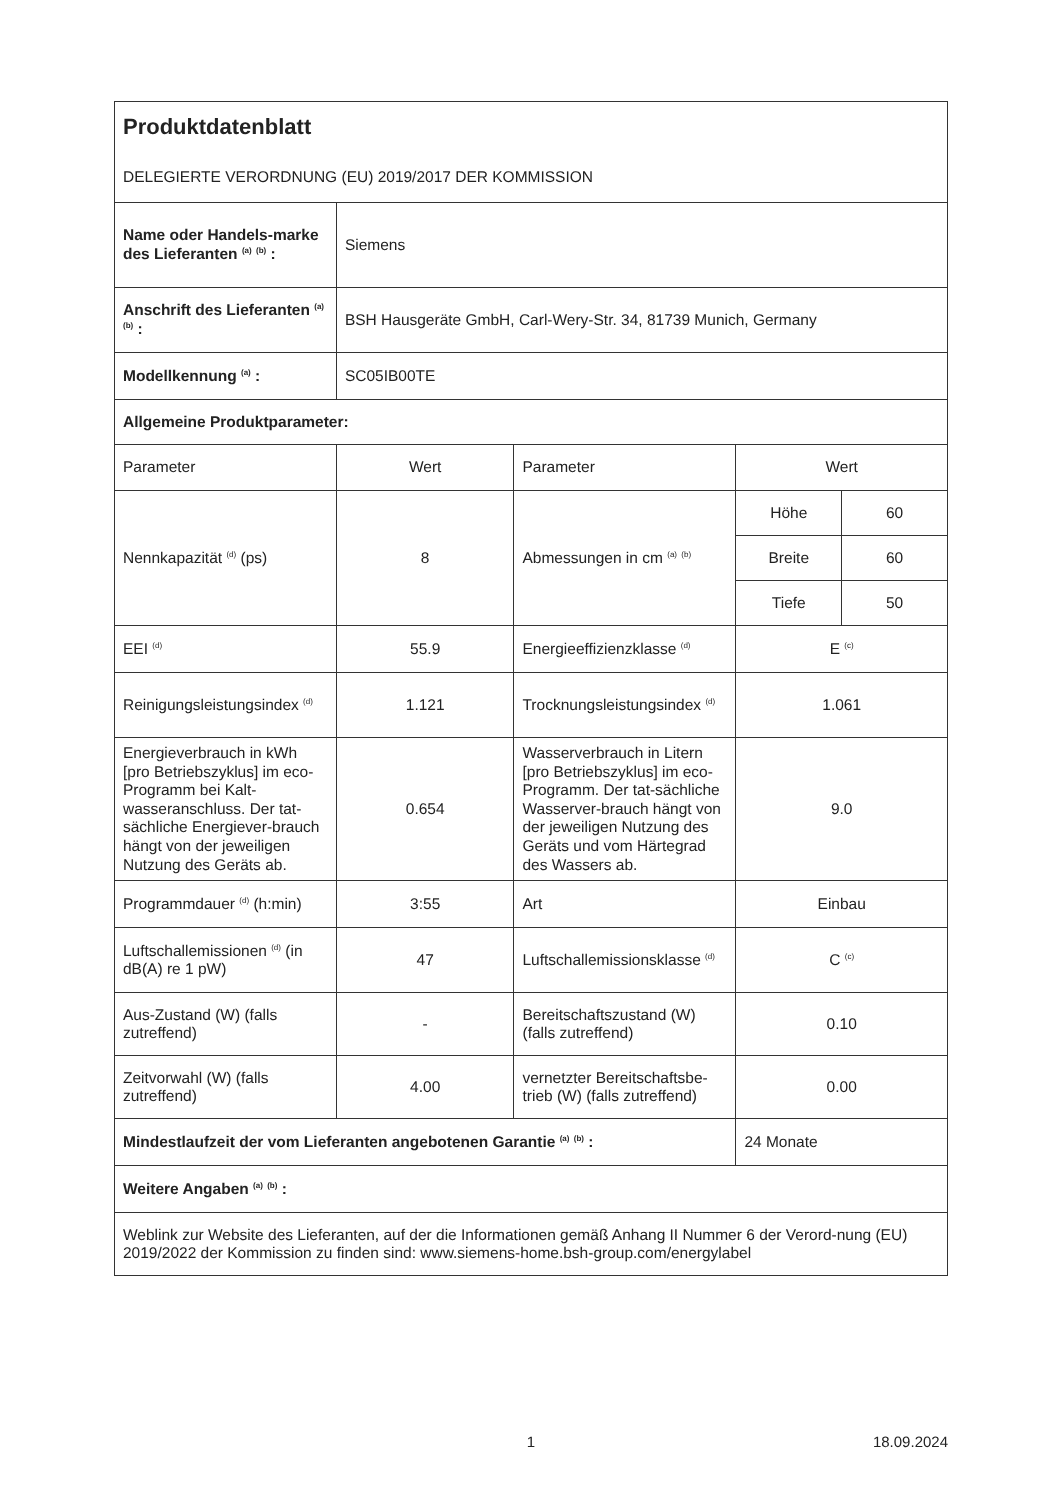| Produktdatenblatt DELEGIERTE VERORDNUNG (EU) 2019/2017 DER KOMMISSION | | | | |
| Name oder Handels-marke des Lieferanten <sup>(a)</sup> <sup>(b)</sup> : | Siemens | | | |
| Anschrift des Lieferanten <sup>(a)</sup> <sup>(b)</sup> : | BSH Hausgeräte GmbH, Carl-Wery-Str. 34, 81739 Munich, Germany | | | |
| Modellkennung <sup>(a)</sup> : | SC05IB00TE | | | |
| Allgemeine Produktparameter: | | | | |
| Parameter | Wert | Parameter | Wert | |
| Nennkapazität <sup>(d)</sup> (ps) | 8 | Abmessungen in cm <sup>(a)</sup> <sup>(b)</sup> | Höhe | 60 |
| | | | Breite | 60 |
| | | | Tiefe | 50 |
| EEI <sup>(d)</sup> | 55.9 | Energieeffizienzklasse <sup>(d)</sup> | E <sup>(c)</sup> | |
| Reinigungsleistungsindex <sup>(d)</sup> | 1.121 | Trocknungsleistungsindex <sup>(d)</sup> | 1.061 | |
| Energieverbrauch in kWh [pro Betriebszyklus] im eco-Programm bei Kalt-wasseranschluss. Der tat-sächliche Energiever-brauch hängt von der jeweiligen Nutzung des Geräts ab. | 0.654 | Wasserverbrauch in Litern [pro Betriebszyklus] im eco-Programm. Der tat-sächliche Wasserver-brauch hängt von der jeweiligen Nutzung des Geräts und vom Härtegrad des Wassers ab. | 9.0 | |
| Programmdauer <sup>(d)</sup> (h:min) | 3:55 | Art | Einbau | |
| Luftschallemissionen <sup>(d)</sup> (in dB(A) re 1 pW) | 47 | Luftschallemissionsklasse <sup>(d)</sup> | C <sup>(c)</sup> | |
| Aus-Zustand (W) (falls zutreffend) | - | Bereitschaftszustand (W) (falls zutreffend) | 0.10 | |
| Zeitvorwahl (W) (falls zutreffend) | 4.00 | vernetzter Bereitschaftsbe-trieb (W) (falls zutreffend) | 0.00 | |
| Mindestlaufzeit der vom Lieferanten angebotenen Garantie <sup>(a)</sup> <sup>(b)</sup> : | | | 24 Monate | |
| Weitere Angaben <sup>(a)</sup> <sup>(b)</sup> : | | | | |
| Weblink zur Website des Lieferanten, auf der die Informationen gemäß Anhang II Nummer 6 der Verord-nung (EU) 2019/2022 der Kommission zu finden sind: www.siemens-home.bsh-group.com/energylabel | | | | |
1 18.09.2024